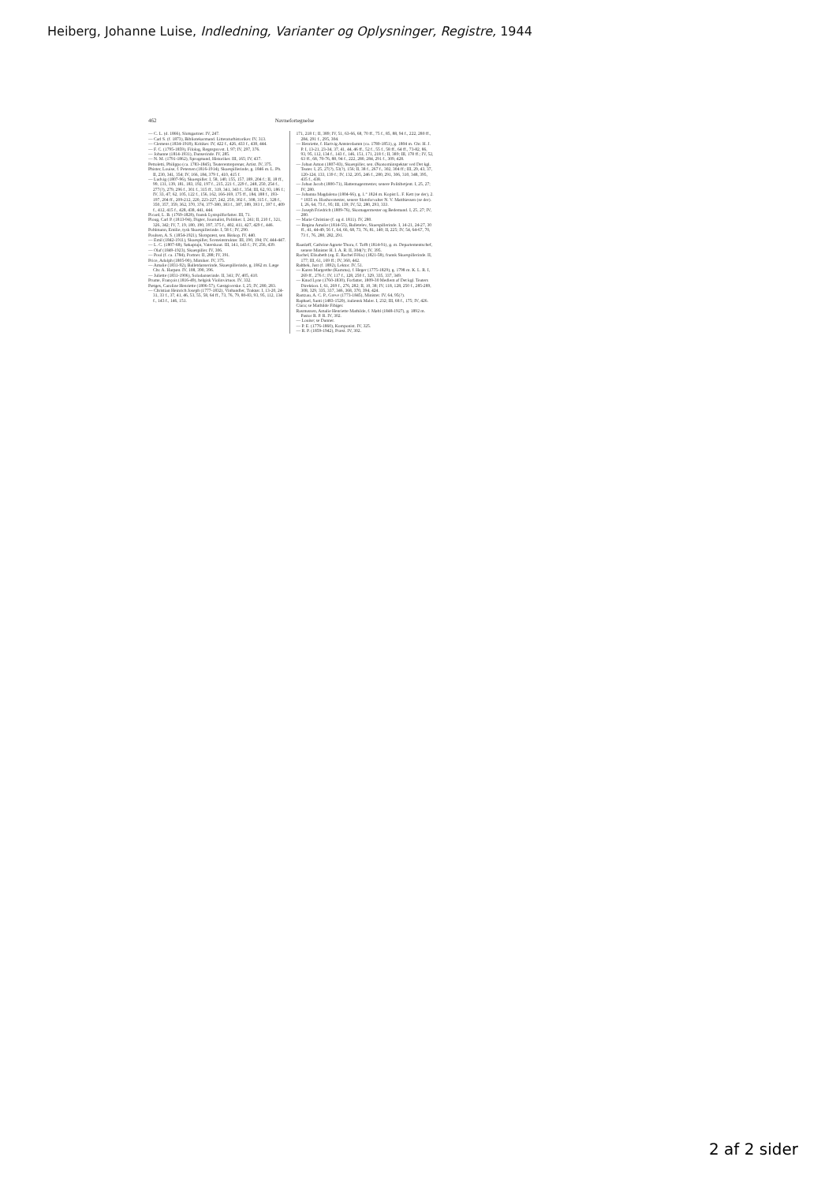Heiberg, Johanne Luise, Indledning, Varianter og Oplysninger, Registre, 1944
462 Navnefortegnelse
— C. L. (d. 1866), Slotsgartner. IV, 247.
— Carl S. (f. 1873), Bibliotekarmand. Litteraturhistoriker. IV, 313.
— Clemens (1834-1918), Kritiker. IV, 422 f., 426, 433 f., 438, 444.
— F. C. (1795-1859), Filolog, Regnsprovst. I, 97; IV, 297, 376.
— Johanne (1814-1931), Danserinde. IV, 285.
— N. M. (1791-1862), Sprogmand, Historiker. III, 165; IV, 437.
Pettoletti, Philippo (ca. 1783-1845), Teaterentreprenør, Artist. IV, 375.
Phister, Louise, f. Petersen (1816-1914), Skuespillerinde, g. 1846 m. L. Ph. II, 230, 341, 354; IV, 166, 184, 379 f., 410, 415 f.
— Ludvig (1807-96), Skuespiller. I, 58, 140, 155, 157, 189, 204 f.; II, 18 ff., 99, 131, 139, 181, 183, 192, 197 f., 215, 221 f., 229 f., 248, 250, 254 f., 277(?), 279, 296 f., 301 f., 315 ff., 319, 341, 343 f., 354; III, 62, 93, 186 f.; IV, 33, 47, 62, 105, 122 f., 156, 162, 166-169, 175 ff., 184, 188 f., 193-197, 204 ff., 209-212, 220, 223-227, 242, 250, 302 f., 308, 315 f., 328 f., 350, 357, 359, 362, 370, 374, 377-380, 383 f., 387, 389, 393 f., 397 f., 409 f., 412, 415 f., 428, 438, 441, 444.
Picard, L. B. (1769-1828), fransk Lystspilforfatter. III, 71.
Ploug, Carl P. (1813-94), Digter, Journalist, Politiker. I, 241; II, 210 f., 321, 326, 342; IV, 7, 19, 180, 190, 397, 375 f., 402, 411, 427, 429 f., 446.
Pohlmann, Emilie, tysk Skuespillerinde. I, 58 f.; IV, 290.
Poulsen, A. S. (1854-1921), Slotspræst, sen. Biskop. IV, 440.
— Emil (1842-1911), Skuespiller, Sceneinstruktør. III, 190, 194; IV, 444-447.
— L. C. (1807-68), Søkaptajn, Vaterskout. III, 141, 143 f.; IV, 256, 439.
— Olaf (1849-1923), Skuespiller. IV, 306.
— Poul (f. ca. 1784), Portner. II, 288; IV, 391.
Price, Adolph (1805-90), Mimiker. IV, 375.
— Amalie (1831-92), Balletdanserinde, Skuespillerinde, g. 1862 m. Læge Chr. A. Harpøn. IV, 108, 390, 396.
— Juliette (1831-1906), Solodanserinde. II, 341; IV, 405, 410.
Prume, François (1816-49), belgisk Violinvirtuos. IV, 332.
Pætges, Caroline Henriette (1806-57), Gæstgiverske. I, 25; IV, 280, 283.
— Christian Heinrich Joseph (1777-1832), Vinhandler, Traktør. I, 13-20, 24-31, 33 f., 37, 41, 46, 53, 55, 58, 64 ff., 73, 76, 79, 80-83, 93, 95, 112, 134 f., 143 f., 146, 151.
171, 218 f.; II, 389; IV, 51, 63-66, 68, 70 ff., 75 f., 85, 88, 94 f., 222, 280 ff., 284, 291 f., 295, 304.
— Henriette, f. Hartvig Amsterdamm (ca. 1780-1851), g. 1804 m. Chr. H. J. P. I, 13-21, 23-34, 37, 41, 44, 46 ff., 52 f., 55 f., 58 ff., 64 ff., 73-82, 86, 93, 95, 112, 134 f., 143 f., 146, 151, 171, 218 f.; II, 389; III, 178 ff.; IV, 52, 63 ff., 68, 70-76, 88, 94 f., 222, 280, 284, 291 f., 309, 428.
— Johan Anton (1807-83), Skuespiller, sen. Økonomiinspektør ved Det kgl. Teater. I, 25, 27(?), 53(?), 156; II, 38 f., 267 f., 302, 304 ff.; III, 29, 43, 37, 120-124, 133, 139 f.; IV, 132, 205, 246 f., 280, 291, 306, 310, 348, 395, 435 f., 438.
— Johan Jacob (1800-71), Hattemagermester, senere Politibetjent. I, 25, 27; IV, 280.
— Johanna Magdalena (1804-66), g. 1.° 1824 m. Kopist L. F. Kett (se der), 2.° 1835 m. Hushovmester, senere Slotsforvalter N. V. Matthiessen (se der). I, 26, 64, 73 f., 95; III, 139; IV, 52, 280, 293, 333.
— Joseph Friedrich (1809-76), Skomagermester og Bedemand. I, 25, 27; IV, 280.
— Marie Christine (f. og d. 1811). IV, 280.
— Regina Amalie (1814-55), Balletelev, Skuespillerinde. I, 14-21, 24-27, 30 ff., 41, 44-49, 56 f., 64, 66, 68, 73, 76, 81, 140; II, 225; IV, 54, 64-67, 70, 73 f., 76, 280, 282, 291.
Raasløff, Cathrine Agnete Thora, f. Tofft (1814-91), g. m. Departementschef, senere Minister H. I. A. R. II, 304(?); IV, 395.
Rachel, Elisabeth (eg. E. Rachel Félix) (1821-58), fransk Skuespillerinde. II, 177; III, 61, 169 ff.; IV, 360, 442.
Rahbek, Just (f. 1892), Lektor. IV, 51.
— Karen Margrethe (Kamma), f. Heger (1775-1829), g. 1798 m. K. L. R. I, 269 ff., 276 f.; IV, 117 f., 128, 250 f., 329, 335, 337, 349.
— Knud Lyne (1760-1830), Forfatter, 1809-30 Medlem af Det kgl. Teaters Direktion. I, 61, 269 f., 276, 282; II, 10, 38; IV, 118, 128, 250 f., 285-289, 308, 329, 335, 337, 346, 368, 370, 394, 424.
Rantzau, A. C. P., Greve (1773-1845), Minister. IV, 64, 95(?).
Raphael, Santi (1483-1520), italiensk Maler. I, 232; III, 68 f., 175; IV, 426.
Clara; se Mathilde Fibiger.
Rasmussen, Amalie Henriette Mathilde, f. Møhl (1848-1927), g. 1892 m. Pastor R. P. R. IV, 302.
— Louise; se Danner.
— P. E. (1776-1860), Komponist. IV, 325.
— R. P. (1859-1942), Præst. IV, 302.
2 af 2 sider